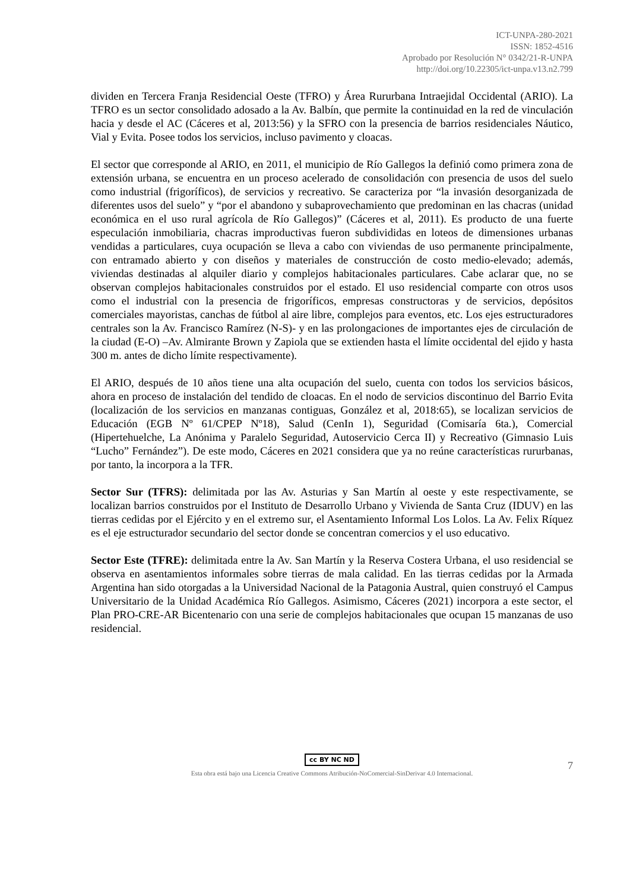ICT-UNPA-280-2021
ISSN: 1852-4516
Aprobado por Resolución N° 0342/21-R-UNPA
http://doi.org/10.22305/ict-unpa.v13.n2.799
dividen en Tercera Franja Residencial Oeste (TFRO) y Área Rururbana Intraejidal Occidental (ARIO). La TFRO es un sector consolidado adosado a la Av. Balbín, que permite la continuidad en la red de vinculación hacia y desde el AC (Cáceres et al, 2013:56) y la SFRO con la presencia de barrios residenciales Náutico, Vial y Evita. Posee todos los servicios, incluso pavimento y cloacas.
El sector que corresponde al ARIO, en 2011, el municipio de Río Gallegos la definió como primera zona de extensión urbana, se encuentra en un proceso acelerado de consolidación con presencia de usos del suelo como industrial (frigoríficos), de servicios y recreativo. Se caracteriza por “la invasión desorganizada de diferentes usos del suelo” y “por el abandono y subaprovechamiento que predominan en las chacras (unidad económica en el uso rural agrícola de Río Gallegos)” (Cáceres et al, 2011). Es producto de una fuerte especulación inmobiliaria, chacras improductivas fueron subdivididas en loteos de dimensiones urbanas vendidas a particulares, cuya ocupación se lleva a cabo con viviendas de uso permanente principalmente, con entramado abierto y con diseños y materiales de construcción de costo medio-elevado; además, viviendas destinadas al alquiler diario y complejos habitacionales particulares. Cabe aclarar que, no se observan complejos habitacionales construidos por el estado. El uso residencial comparte con otros usos como el industrial con la presencia de frigoríficos, empresas constructoras y de servicios, depósitos comerciales mayoristas, canchas de fútbol al aire libre, complejos para eventos, etc. Los ejes estructuradores centrales son la Av. Francisco Ramírez (N-S)- y en las prolongaciones de importantes ejes de circulación de la ciudad (E-O) –Av. Almirante Brown y Zapiola que se extienden hasta el límite occidental del ejido y hasta 300 m. antes de dicho límite respectivamente).
El ARIO, después de 10 años tiene una alta ocupación del suelo, cuenta con todos los servicios básicos, ahora en proceso de instalación del tendido de cloacas. En el nodo de servicios discontinuo del Barrio Evita (localización de los servicios en manzanas contiguas, González et al, 2018:65), se localizan servicios de Educación (EGB Nº 61/CPEP Nº18), Salud (CenIn 1), Seguridad (Comisaría 6ta.), Comercial (Hipertehuelche, La Anónima y Paralelo Seguridad, Autoservicio Cerca II) y Recreativo (Gimnasio Luis “Lucho” Fernández”). De este modo, Cáceres en 2021 considera que ya no reúne características rururbanas, por tanto, la incorpora a la TFR.
Sector Sur (TFRS): delimitada por las Av. Asturias y San Martín al oeste y este respectivamente, se localizan barrios construidos por el Instituto de Desarrollo Urbano y Vivienda de Santa Cruz (IDUV) en las tierras cedidas por el Ejército y en el extremo sur, el Asentamiento Informal Los Lolos. La Av. Felix Ríquez es el eje estructurador secundario del sector donde se concentran comercios y el uso educativo.
Sector Este (TFRE): delimitada entre la Av. San Martín y la Reserva Costera Urbana, el uso residencial se observa en asentamientos informales sobre tierras de mala calidad. En las tierras cedidas por la Armada Argentina han sido otorgadas a la Universidad Nacional de la Patagonia Austral, quien construyó el Campus Universitario de la Unidad Académica Río Gallegos. Asimismo, Cáceres (2021) incorpora a este sector, el Plan PRO-CRE-AR Bicentenario con una serie de complejos habitacionales que ocupan 15 manzanas de uso residencial.
cc BY NC ND
7
Esta obra está bajo una Licencia Creative Commons Atribución-NoComercial-SinDerivar 4.0 Internacional.